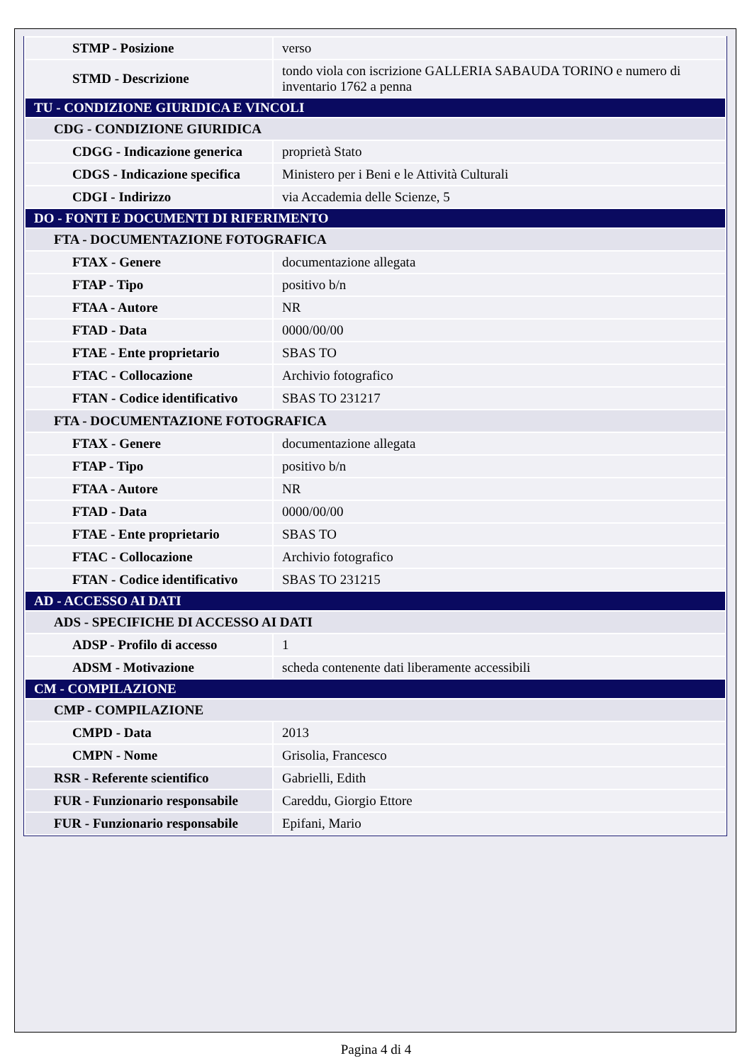| STMP - Posizione | verso |
| STMD - Descrizione | tondo viola con iscrizione GALLERIA SABAUDA TORINO e numero di inventario 1762 a penna |
| TU - CONDIZIONE GIURIDICA E VINCOLI | |
| CDG - CONDIZIONE GIURIDICA | |
| CDGG - Indicazione generica | proprietà Stato |
| CDGS - Indicazione specifica | Ministero per i Beni e le Attività Culturali |
| CDGI - Indirizzo | via Accademia delle Scienze, 5 |
| DO - FONTI E DOCUMENTI DI RIFERIMENTO | |
| FTA - DOCUMENTAZIONE FOTOGRAFICA | |
| FTAX - Genere | documentazione allegata |
| FTAP - Tipo | positivo b/n |
| FTAA - Autore | NR |
| FTAD - Data | 0000/00/00 |
| FTAE - Ente proprietario | SBAS TO |
| FTAC - Collocazione | Archivio fotografico |
| FTAN - Codice identificativo | SBAS TO 231217 |
| FTA - DOCUMENTAZIONE FOTOGRAFICA | |
| FTAX - Genere | documentazione allegata |
| FTAP - Tipo | positivo b/n |
| FTAA - Autore | NR |
| FTAD - Data | 0000/00/00 |
| FTAE - Ente proprietario | SBAS TO |
| FTAC - Collocazione | Archivio fotografico |
| FTAN - Codice identificativo | SBAS TO 231215 |
| AD - ACCESSO AI DATI | |
| ADS - SPECIFICHE DI ACCESSO AI DATI | |
| ADSP - Profilo di accesso | 1 |
| ADSM - Motivazione | scheda contenente dati liberamente accessibili |
| CM - COMPILAZIONE | |
| CMP - COMPILAZIONE | |
| CMPD - Data | 2013 |
| CMPN - Nome | Grisolia, Francesco |
| RSR - Referente scientifico | Gabrielli, Edith |
| FUR - Funzionario responsabile | Careddu, Giorgio Ettore |
| FUR - Funzionario responsabile | Epifani, Mario |
Pagina 4 di 4